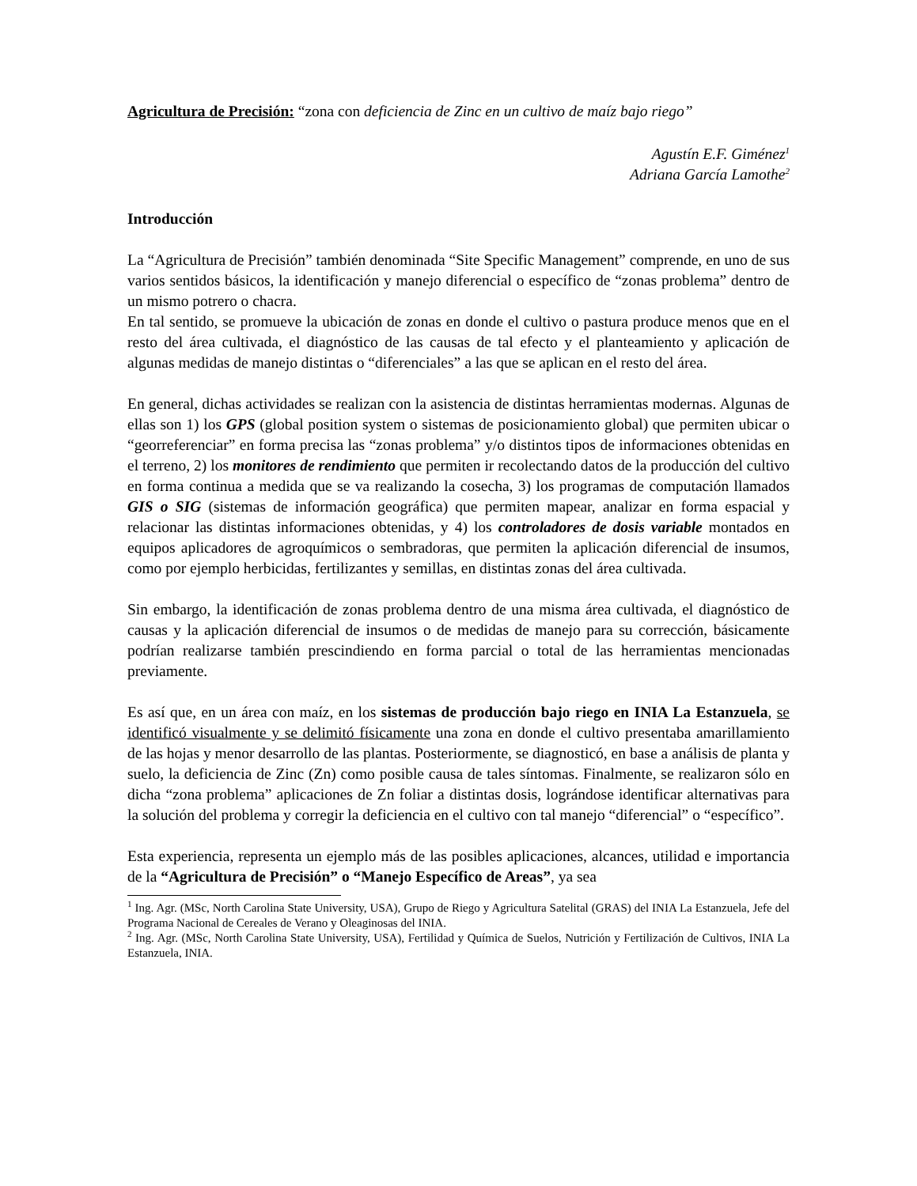Agricultura de Precisión: “zona con deficiencia de Zinc en un cultivo de maíz bajo riego”
Agustín E.F. Giménez<sup>1</sup>
Adriana García Lamothe<sup>2</sup>
Introducción
La “Agricultura de Precisión” también denominada “Site Specific Management” comprende, en uno de sus varios sentidos básicos, la identificación y manejo diferencial o específico de “zonas problema” dentro de un mismo potrero o chacra.
En tal sentido, se promueve la ubicación de zonas en donde el cultivo o pastura produce menos que en el resto del área cultivada, el diagnóstico de las causas de tal efecto y el planteamiento y aplicación de algunas medidas de manejo distintas o “diferenciales” a las que se aplican en el resto del área.
En general, dichas actividades se realizan con la asistencia de distintas herramientas modernas. Algunas de ellas son 1) los GPS (global position system o sistemas de posicionamiento global) que permiten ubicar o “georreferenciar” en forma precisa las “zonas problema” y/o distintos tipos de informaciones obtenidas en el terreno, 2) los monitores de rendimiento que permiten ir recolectando datos de la producción del cultivo en forma continua a medida que se va realizando la cosecha, 3) los programas de computación llamados GIS o SIG (sistemas de información geográfica) que permiten mapear, analizar en forma espacial y relacionar las distintas informaciones obtenidas, y 4) los controladores de dosis variable montados en equipos aplicadores de agroquímicos o sembradoras, que permiten la aplicación diferencial de insumos, como por ejemplo herbicidas, fertilizantes y semillas, en distintas zonas del área cultivada.
Sin embargo, la identificación de zonas problema dentro de una misma área cultivada, el diagnóstico de causas y la aplicación diferencial de insumos o de medidas de manejo para su corrección, básicamente podrían realizarse también prescindiendo en forma parcial o total de las herramientas mencionadas previamente.
Es así que, en un área con maíz, en los sistemas de producción bajo riego en INIA La Estanzuela, se identificó visualmente y se delimitó físicamente una zona en donde el cultivo presentaba amarillamiento de las hojas y menor desarrollo de las plantas. Posteriormente, se diagnosticó, en base a análisis de planta y suelo, la deficiencia de Zinc (Zn) como posible causa de tales síntomas. Finalmente, se realizaron sólo en dicha “zona problema” aplicaciones de Zn foliar a distintas dosis, lográndose identificar alternativas para la solución del problema y corregir la deficiencia en el cultivo con tal manejo “diferencial” o “específico”.
Esta experiencia, representa un ejemplo más de las posibles aplicaciones, alcances, utilidad e importancia de la “Agricultura de Precisión” o “Manejo Específico de Areas”, ya sea
<sup>1</sup> Ing. Agr. (MSc, North Carolina State University, USA), Grupo de Riego y Agricultura Satelital (GRAS) del INIA La Estanzuela, Jefe del Programa Nacional de Cereales de Verano y Oleaginosas del INIA.
<sup>2</sup> Ing. Agr. (MSc, North Carolina State University, USA), Fertilidad y Química de Suelos, Nutrición y Fertilización de Cultivos, INIA La Estanzuela, INIA.